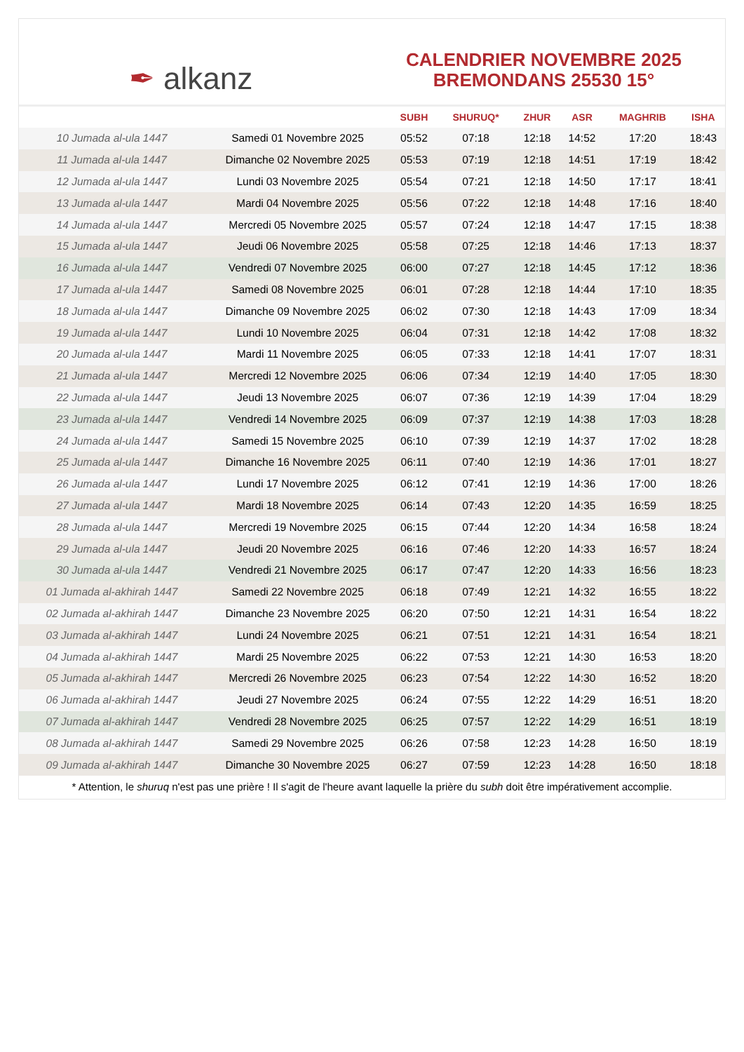✒ alkanz
CALENDRIER NOVEMBRE 2025
BREMONDANS 25530 15°
| | | SUBH | SHURUQ* | ZHUR | ASR | MAGHRIB | ISHA |
| --- | --- | --- | --- | --- | --- | --- | --- |
| 10 Jumada al-ula 1447 | Samedi 01 Novembre 2025 | 05:52 | 07:18 | 12:18 | 14:52 | 17:20 | 18:43 |
| 11 Jumada al-ula 1447 | Dimanche 02 Novembre 2025 | 05:53 | 07:19 | 12:18 | 14:51 | 17:19 | 18:42 |
| 12 Jumada al-ula 1447 | Lundi 03 Novembre 2025 | 05:54 | 07:21 | 12:18 | 14:50 | 17:17 | 18:41 |
| 13 Jumada al-ula 1447 | Mardi 04 Novembre 2025 | 05:56 | 07:22 | 12:18 | 14:48 | 17:16 | 18:40 |
| 14 Jumada al-ula 1447 | Mercredi 05 Novembre 2025 | 05:57 | 07:24 | 12:18 | 14:47 | 17:15 | 18:38 |
| 15 Jumada al-ula 1447 | Jeudi 06 Novembre 2025 | 05:58 | 07:25 | 12:18 | 14:46 | 17:13 | 18:37 |
| 16 Jumada al-ula 1447 | Vendredi 07 Novembre 2025 | 06:00 | 07:27 | 12:18 | 14:45 | 17:12 | 18:36 |
| 17 Jumada al-ula 1447 | Samedi 08 Novembre 2025 | 06:01 | 07:28 | 12:18 | 14:44 | 17:10 | 18:35 |
| 18 Jumada al-ula 1447 | Dimanche 09 Novembre 2025 | 06:02 | 07:30 | 12:18 | 14:43 | 17:09 | 18:34 |
| 19 Jumada al-ula 1447 | Lundi 10 Novembre 2025 | 06:04 | 07:31 | 12:18 | 14:42 | 17:08 | 18:32 |
| 20 Jumada al-ula 1447 | Mardi 11 Novembre 2025 | 06:05 | 07:33 | 12:18 | 14:41 | 17:07 | 18:31 |
| 21 Jumada al-ula 1447 | Mercredi 12 Novembre 2025 | 06:06 | 07:34 | 12:19 | 14:40 | 17:05 | 18:30 |
| 22 Jumada al-ula 1447 | Jeudi 13 Novembre 2025 | 06:07 | 07:36 | 12:19 | 14:39 | 17:04 | 18:29 |
| 23 Jumada al-ula 1447 | Vendredi 14 Novembre 2025 | 06:09 | 07:37 | 12:19 | 14:38 | 17:03 | 18:28 |
| 24 Jumada al-ula 1447 | Samedi 15 Novembre 2025 | 06:10 | 07:39 | 12:19 | 14:37 | 17:02 | 18:28 |
| 25 Jumada al-ula 1447 | Dimanche 16 Novembre 2025 | 06:11 | 07:40 | 12:19 | 14:36 | 17:01 | 18:27 |
| 26 Jumada al-ula 1447 | Lundi 17 Novembre 2025 | 06:12 | 07:41 | 12:19 | 14:36 | 17:00 | 18:26 |
| 27 Jumada al-ula 1447 | Mardi 18 Novembre 2025 | 06:14 | 07:43 | 12:20 | 14:35 | 16:59 | 18:25 |
| 28 Jumada al-ula 1447 | Mercredi 19 Novembre 2025 | 06:15 | 07:44 | 12:20 | 14:34 | 16:58 | 18:24 |
| 29 Jumada al-ula 1447 | Jeudi 20 Novembre 2025 | 06:16 | 07:46 | 12:20 | 14:33 | 16:57 | 18:24 |
| 30 Jumada al-ula 1447 | Vendredi 21 Novembre 2025 | 06:17 | 07:47 | 12:20 | 14:33 | 16:56 | 18:23 |
| 01 Jumada al-akhirah 1447 | Samedi 22 Novembre 2025 | 06:18 | 07:49 | 12:21 | 14:32 | 16:55 | 18:22 |
| 02 Jumada al-akhirah 1447 | Dimanche 23 Novembre 2025 | 06:20 | 07:50 | 12:21 | 14:31 | 16:54 | 18:22 |
| 03 Jumada al-akhirah 1447 | Lundi 24 Novembre 2025 | 06:21 | 07:51 | 12:21 | 14:31 | 16:54 | 18:21 |
| 04 Jumada al-akhirah 1447 | Mardi 25 Novembre 2025 | 06:22 | 07:53 | 12:21 | 14:30 | 16:53 | 18:20 |
| 05 Jumada al-akhirah 1447 | Mercredi 26 Novembre 2025 | 06:23 | 07:54 | 12:22 | 14:30 | 16:52 | 18:20 |
| 06 Jumada al-akhirah 1447 | Jeudi 27 Novembre 2025 | 06:24 | 07:55 | 12:22 | 14:29 | 16:51 | 18:20 |
| 07 Jumada al-akhirah 1447 | Vendredi 28 Novembre 2025 | 06:25 | 07:57 | 12:22 | 14:29 | 16:51 | 18:19 |
| 08 Jumada al-akhirah 1447 | Samedi 29 Novembre 2025 | 06:26 | 07:58 | 12:23 | 14:28 | 16:50 | 18:19 |
| 09 Jumada al-akhirah 1447 | Dimanche 30 Novembre 2025 | 06:27 | 07:59 | 12:23 | 14:28 | 16:50 | 18:18 |
* Attention, le shuruq n'est pas une prière ! Il s'agit de l'heure avant laquelle la prière du subh doit être impérativement accomplie.